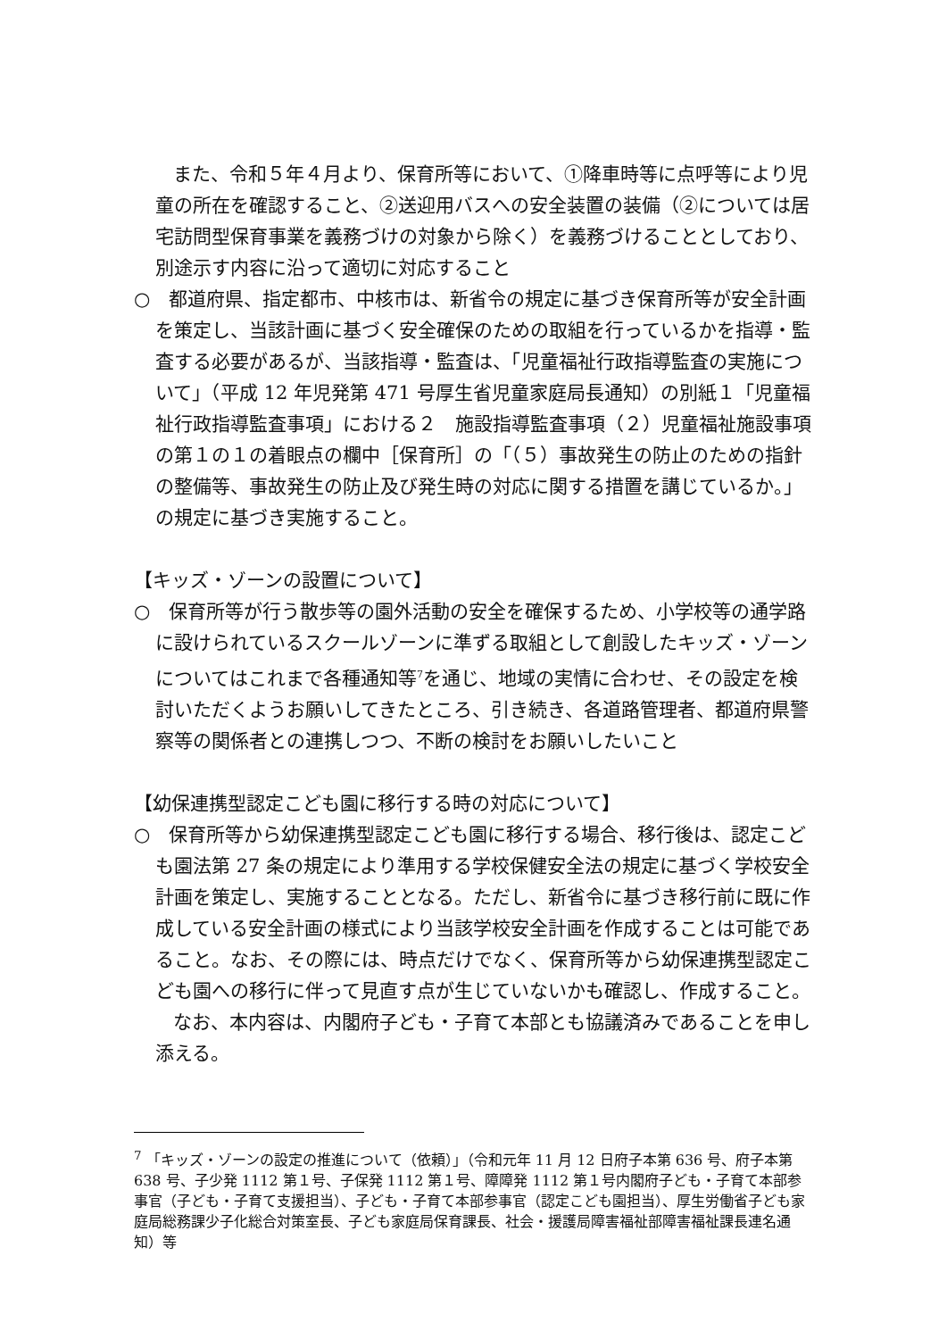また、令和５年４月より、保育所等において、①降車時等に点呼等により児童の所在を確認すること、②送迎用バスへの安全装置の装備（②については居宅訪問型保育事業を義務づけの対象から除く）を義務づけることとしており、別途示す内容に沿って適切に対応すること
○　都道府県、指定都市、中核市は、新省令の規定に基づき保育所等が安全計画を策定し、当該計画に基づく安全確保のための取組を行っているかを指導・監査する必要があるが、当該指導・監査は、「児童福祉行政指導監査の実施について」（平成 12 年児発第 471 号厚生省児童家庭局長通知）の別紙１「児童福祉行政指導監査事項」における２　施設指導監査事項（２）児童福祉施設事項の第１の１の着眼点の欄中［保育所］の「（５）事故発生の防止のための指針の整備等、事故発生の防止及び発生時の対応に関する措置を講じているか。」の規定に基づき実施すること。
【キッズ・ゾーンの設置について】
○　保育所等が行う散歩等の園外活動の安全を確保するため、小学校等の通学路に設けられているスクールゾーンに準ずる取組として創設したキッズ・ゾーンについてはこれまで各種通知等<sup>7</sup>を通じ、地域の実情に合わせ、その設定を検討いただくようお願いしてきたところ、引き続き、各道路管理者、都道府県警察等の関係者との連携しつつ、不断の検討をお願いしたいこと
【幼保連携型認定こども園に移行する時の対応について】
○　保育所等から幼保連携型認定こども園に移行する場合、移行後は、認定こども園法第 27 条の規定により準用する学校保健安全法の規定に基づく学校安全計画を策定し、実施することとなる。ただし、新省令に基づき移行前に既に作成している安全計画の様式により当該学校安全計画を作成することは可能であること。なお、その際には、時点だけでなく、保育所等から幼保連携型認定こども園への移行に伴って見直す点が生じていないかも確認し、作成すること。
なお、本内容は、内閣府子ども・子育て本部とも協議済みであることを申し添える。
<sup>7</sup> 「キッズ・ゾーンの設定の推進について（依頼）」（令和元年 11 月 12 日府子本第 636 号、府子本第 638 号、子少発 1112 第１号、子保発 1112 第１号、障障発 1112 第１号内閣府子ども・子育て本部参事官（子ども・子育て支援担当）、子ども・子育て本部参事官（認定こども園担当）、厚生労働省子ども家庭局総務課少子化総合対策室長、子ども家庭局保育課長、社会・援護局障害福祉部障害福祉課長連名通知）等